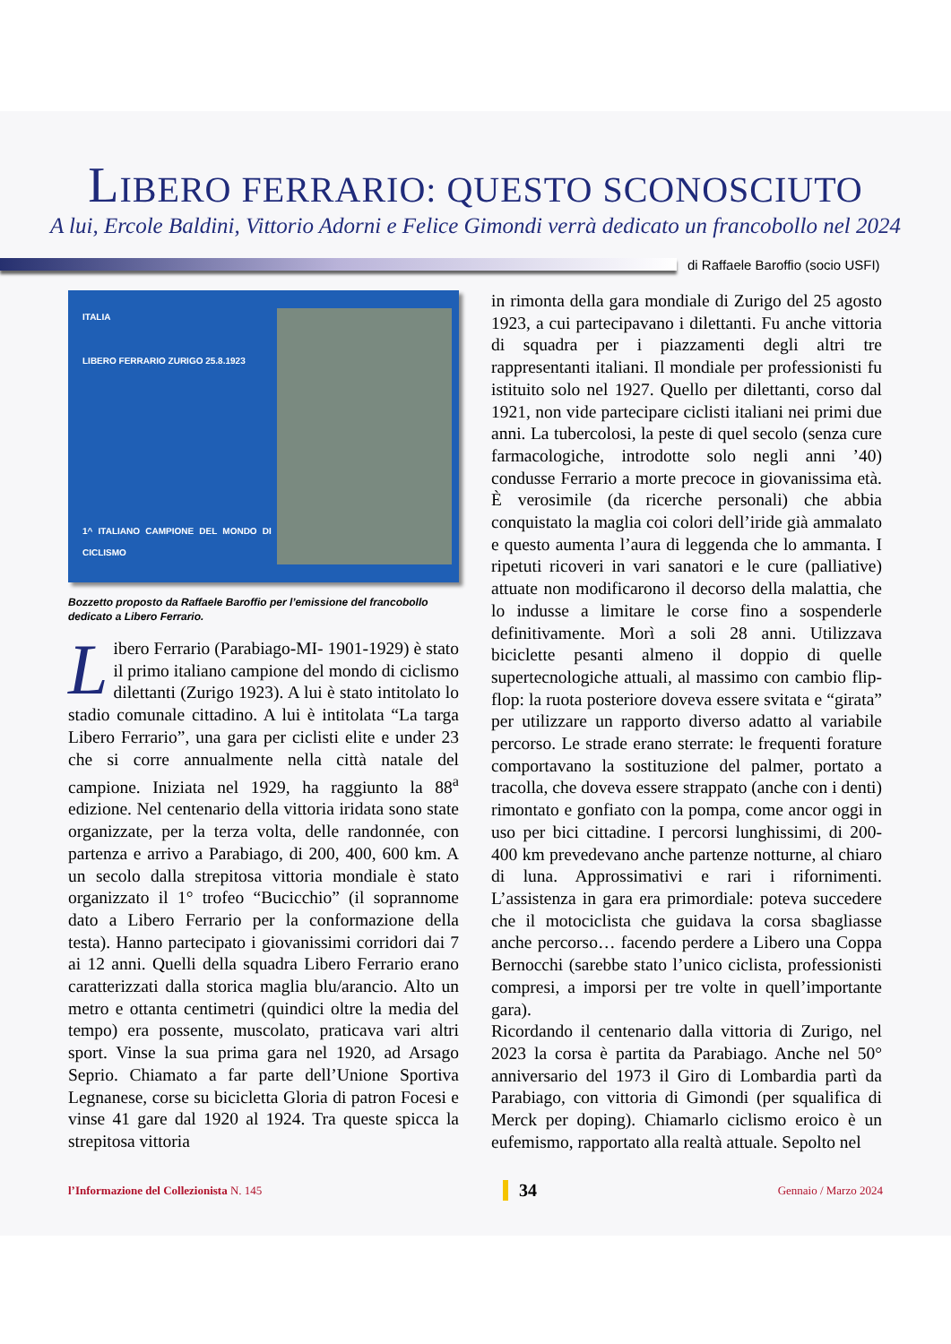LIBERO FERRARIO: QUESTO SCONOSCIUTO
A lui, Ercole Baldini, Vittorio Adorni e Felice Gimondi verrà dedicato un francobollo nel 2024
di Raffaele Baroffio (socio USFI)
ITALIA
LIBERO FERRARIO ZURIGO 25.8.1923
1^ ITALIANO CAMPIONE DEL MONDO DI CICLISMO
Bozzetto proposto da Raffaele Baroffio per l’emissione del francobollo dedicato a Libero Ferrario.
Libero Ferrario (Parabiago-MI- 1901-1929) è stato il primo italiano campione del mondo di ciclismo dilettanti (Zurigo 1923). A lui è stato intitolato lo stadio comunale cittadino. A lui è intitolata “La targa Libero Ferrario”, una gara per ciclisti elite e under 23 che si corre annualmente nella città natale del campione. Iniziata nel 1929, ha raggiunto la 88<sup>a</sup> edizione. Nel centenario della vittoria iridata sono state organizzate, per la terza volta, delle randonnée, con partenza e arrivo a Parabiago, di 200, 400, 600 km. A un secolo dalla strepitosa vittoria mondiale è stato organizzato il 1° trofeo “Bucicchio” (il soprannome dato a Libero Ferrario per la conformazione della testa). Hanno partecipato i giovanissimi corridori dai 7 ai 12 anni. Quelli della squadra Libero Ferrario erano caratterizzati dalla storica maglia blu/arancio. Alto un metro e ottanta centimetri (quindici oltre la media del tempo) era possente, muscolato, praticava vari altri sport. Vinse la sua prima gara nel 1920, ad Arsago Seprio. Chiamato a far parte dell’Unione Sportiva Legnanese, corse su bicicletta Gloria di patron Focesi e vinse 41 gare dal 1920 al 1924. Tra queste spicca la strepitosa vittoria
in rimonta della gara mondiale di Zurigo del 25 agosto 1923, a cui partecipavano i dilettanti. Fu anche vittoria di squadra per i piazzamenti degli altri tre rappresentanti italiani. Il mondiale per professionisti fu istituito solo nel 1927. Quello per dilettanti, corso dal 1921, non vide partecipare ciclisti italiani nei primi due anni. La tubercolosi, la peste di quel secolo (senza cure farmacologiche, introdotte solo negli anni ’40) condusse Ferrario a morte precoce in giovanissima età. È verosimile (da ricerche personali) che abbia conquistato la maglia coi colori dell’iride già ammalato e questo aumenta l’aura di leggenda che lo ammanta. I ripetuti ricoveri in vari sanatori e le cure (palliative) attuate non modificarono il decorso della malattia, che lo indusse a limitare le corse fino a sospenderle definitivamente. Morì a soli 28 anni. Utilizzava biciclette pesanti almeno il doppio di quelle supertecnologiche attuali, al massimo con cambio flip-flop: la ruota posteriore doveva essere svitata e “girata” per utilizzare un rapporto diverso adatto al variabile percorso. Le strade erano sterrate: le frequenti forature comportavano la sostituzione del palmer, portato a tracolla, che doveva essere strappato (anche con i denti) rimontato e gonfiato con la pompa, come ancor oggi in uso per bici cittadine. I percorsi lunghissimi, di 200-400 km prevedevano anche partenze notturne, al chiaro di luna. Approssimativi e rari i rifornimenti. L’assistenza in gara era primordiale: poteva succedere che il motociclista che guidava la corsa sbagliasse anche percorso… facendo perdere a Libero una Coppa Bernocchi (sarebbe stato l’unico ciclista, professionisti compresi, a imporsi per tre volte in quell’importante gara).
Ricordando il centenario dalla vittoria di Zurigo, nel 2023 la corsa è partita da Parabiago. Anche nel 50° anniversario del 1973 il Giro di Lombardia partì da Parabiago, con vittoria di Gimondi (per squalifica di Merck per doping). Chiamarlo ciclismo eroico è un eufemismo, rapportato alla realtà attuale. Sepolto nel
l’Informazione del Collezionista N. 145 34 Gennaio / Marzo 2024